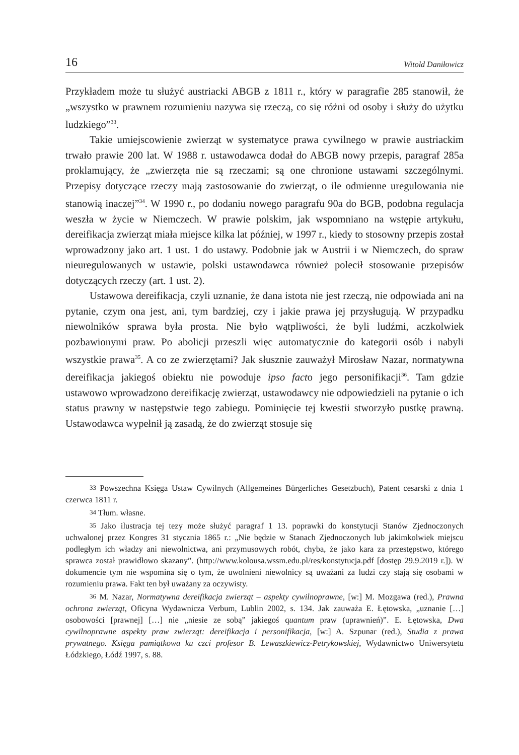16 Witold Daniłowicz
Przykładem może tu służyć austriacki ABGB z 1811 r., który w paragrafie 285 stanowił, że „wszystko w prawnem rozumieniu nazywa się rzeczą, co się różni od osoby i służy do użytku ludzkiego”<sup>33</sup>.
Takie umiejscowienie zwierząt w systematyce prawa cywilnego w prawie austriackim trwało prawie 200 lat. W 1988 r. ustawodawca dodał do ABGB nowy przepis, paragraf 285a proklamujący, że „zwierzęta nie są rzeczami; są one chronione ustawami szczególnymi. Przepisy dotyczące rzeczy mają zastosowanie do zwierząt, o ile odmienne uregulowania nie stanowią inaczej”<sup>34</sup>. W 1990 r., po dodaniu nowego paragrafu 90a do BGB, podobna regulacja weszła w życie w Niemczech. W prawie polskim, jak wspomniano na wstępie artykułu, dereifikacja zwierząt miała miejsce kilka lat później, w 1997 r., kiedy to stosowny przepis został wprowadzony jako art. 1 ust. 1 do ustawy. Podobnie jak w Austrii i w Niemczech, do spraw nieuregulowanych w ustawie, polski ustawodawca również polecił stosowanie przepisów dotyczących rzeczy (art. 1 ust. 2).
Ustawowa dereifikacja, czyli uznanie, że dana istota nie jest rzeczą, nie odpowiada ani na pytanie, czym ona jest, ani, tym bardziej, czy i jakie prawa jej przysługują. W przypadku niewolników sprawa była prosta. Nie było wątpliwości, że byli ludźmi, aczkolwiek pozbawionymi praw. Po abolicji przeszli więc automatycznie do kategorii osób i nabyli wszystkie prawa<sup>35</sup>. A co ze zwierzętami? Jak słusznie zauważył Mirosław Nazar, normatywna dereifikacja jakiegoś obiektu nie powoduje ipso facto jego personifikacji<sup>36</sup>. Tam gdzie ustawowo wprowadzono dereifikację zwierząt, ustawodawcy nie odpowiedzieli na pytanie o ich status prawny w następstwie tego zabiegu. Pominięcie tej kwestii stworzyło pustkę prawną. Ustawodawca wypełnił ją zasadą, że do zwierząt stosuje się
33 Powszechna Księga Ustaw Cywilnych (Allgemeines Bürgerliches Gesetzbuch), Patent cesarski z dnia 1 czerwca 1811 r.
34 Tłum. własne.
35 Jako ilustracja tej tezy może służyć paragraf 1 13. poprawki do konstytucji Stanów Zjednoczonych uchwalonej przez Kongres 31 stycznia 1865 r.: „Nie będzie w Stanach Zjednoczonych lub jakimkolwiek miejscu podległym ich władzy ani niewolnictwa, ani przymusowych robót, chyba, że jako kara za przestępstwo, którego sprawca został prawidłowo skazany”. (http://www.kolousa.wssm.edu.pl/res/konstytucja.pdf [dostęp 29.9.2019 r.]). W dokumencie tym nie wspomina się o tym, że uwolnieni niewolnicy są uważani za ludzi czy stają się osobami w rozumieniu prawa. Fakt ten był uważany za oczywisty.
36 M. Nazar, Normatywna dereifikacja zwierząt – aspekty cywilnoprawne, [w:] M. Mozgawa (red.), Prawna ochrona zwierząt, Oficyna Wydawnicza Verbum, Lublin 2002, s. 134. Jak zauważa E. Łętowska, „uznanie […] osobowości [prawnej] […] nie „niesie ze sobą” jakiegoś quantum praw (uprawnień)”. E. Łętowska, Dwa cywilnoprawne aspekty praw zwierząt: dereifikacja i personifikacja, [w:] A. Szpunar (red.), Studia z prawa prywatnego. Księga pamiątkowa ku czci profesor B. Lewaszkiewicz-Petrykowskiej, Wydawnictwo Uniwersytetu Łódzkiego, Łódź 1997, s. 88.